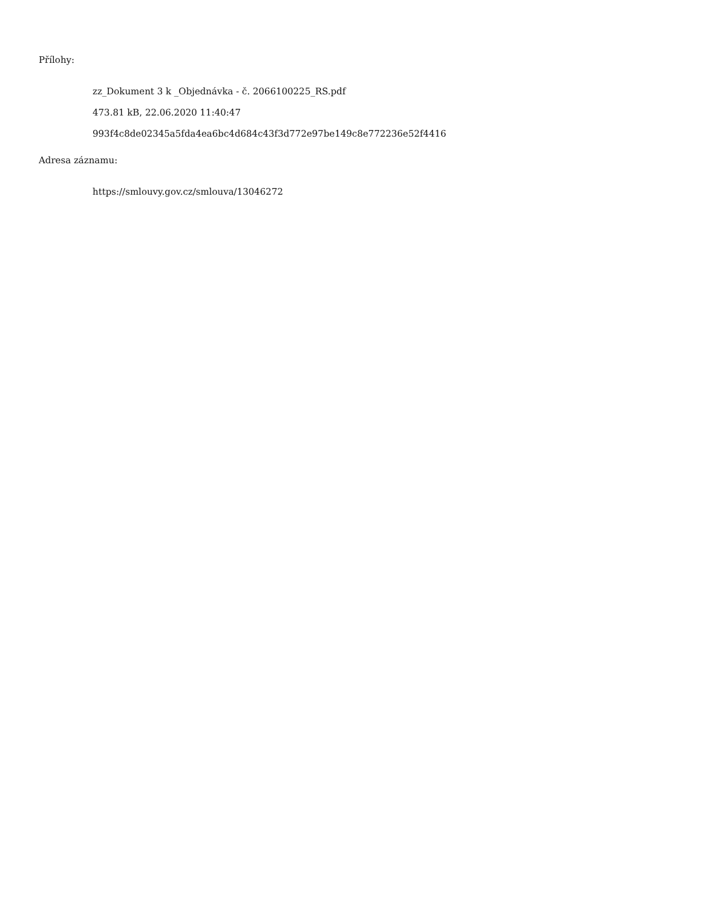Přílohy:
zz_Dokument 3 k _Objednávka - č. 2066100225_RS.pdf
473.81 kB, 22.06.2020 11:40:47
993f4c8de02345a5fda4ea6bc4d684c43f3d772e97be149c8e772236e52f4416
Adresa záznamu:
https://smlouvy.gov.cz/smlouva/13046272